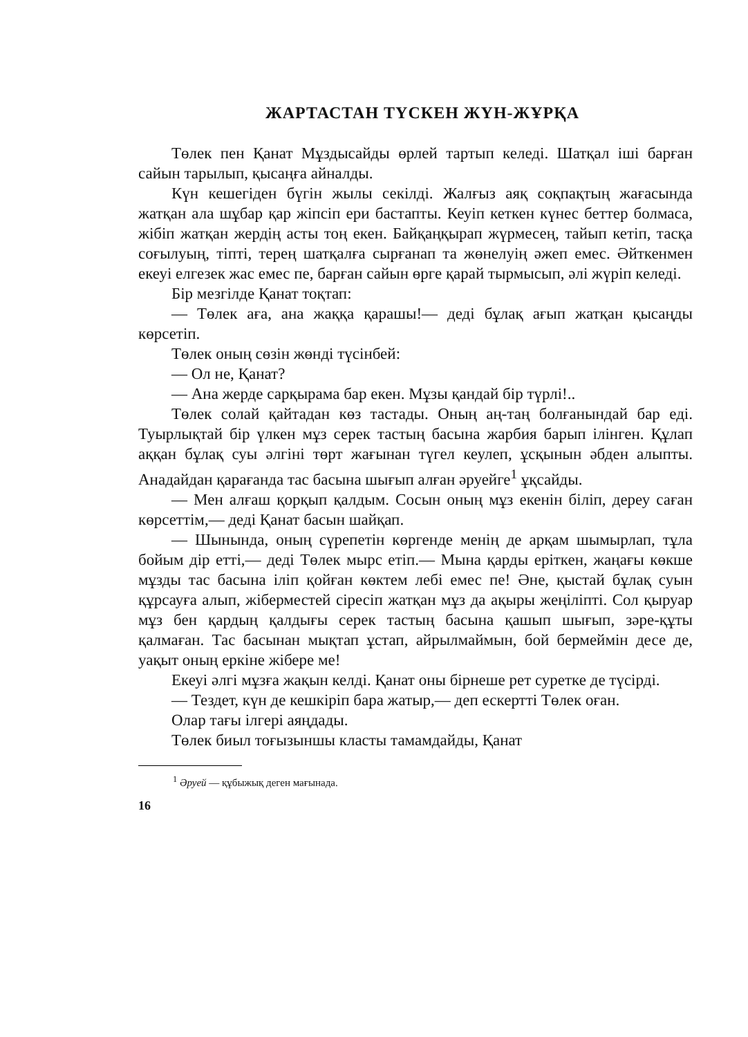ЖАРТАСТАН ТҮСКЕН ЖҮН-ЖҰРҚА
Төлек пен Қанат Мұздысайды өрлей тартып келеді. Шатқал іші барған сайын тарылып, қысаңға айналды.
Күн кешегіден бүгін жылы секілді. Жалғыз аяқ соқпақтың жағасында жатқан ала шұбар қар жіпсіп ери бастапты. Кеуіп кеткен күнес беттер болмаса, жібіп жатқан жердің асты тоң екен. Байқаңқырап жүрмесең, тайып кетіп, тасқа соғылуың, тіпті, терең шатқалға сырғанап та жөнелуің әжеп емес. Әйткенмен екеуі елгезек жас емес пе, барған сайын өрге қарай тырмысып, әлі жүріп келеді.
Бір мезгілде Қанат тоқтап:
— Төлек аға, ана жаққа қарашы!— деді бұлақ ағып жатқан қысаңды көрсетіп.
Төлек оның сөзін жөнді түсінбей:
— Ол не, Қанат?
— Ана жерде сарқырама бар екен. Мұзы қандай бір түрлі!..
Төлек солай қайтадан көз тастады. Оның аң-таң болғанындай бар еді. Туырлықтай бір үлкен мұз серек тастың басына жарбия барып ілінген. Құлап аққан бұлақ суы әлгіні төрт жағынан түгел кеулеп, ұсқынын әбден алыпты. Анадайдан қарағанда тас басына шығып алған әруейге<sup>1</sup> ұқсайды.
— Мен алғаш қорқып қалдым. Сосын оның мұз екенін біліп, дереу саған көрсеттім,— деді Қанат басын шайқап.
— Шынында, оның сүрепетін көргенде менің де арқам шымырлап, тұла бойым дір етті,— деді Төлек мырс етіп.— Мына қарды еріткен, жаңағы көкше мұзды тас басына іліп қойған көктем лебі емес пе! Әне, қыстай бұлақ суын құрсауға алып, жіберместей сіресіп жатқан мұз да ақыры жеңіліпті. Сол қыруар мұз бен қардың қалдығы серек тастың басына қашып шығып, зәре-құты қалмаған. Тас басынан мықтап ұстап, айрылмаймын, бой бермеймін десе де, уақыт оның еркіне жібере ме!
Екеуі әлгі мұзға жақын келді. Қанат оны бірнеше рет суретке де түсірді.
— Тездет, күн де кешкіріп бара жатыр,— деп ескертті Төлек оған.
Олар тағы ілгері аяңдады.
Төлек биыл тоғызыншы класты тамамдайды, Қанат
<sup>1</sup> Әруей — құбыжық деген мағынада.
16